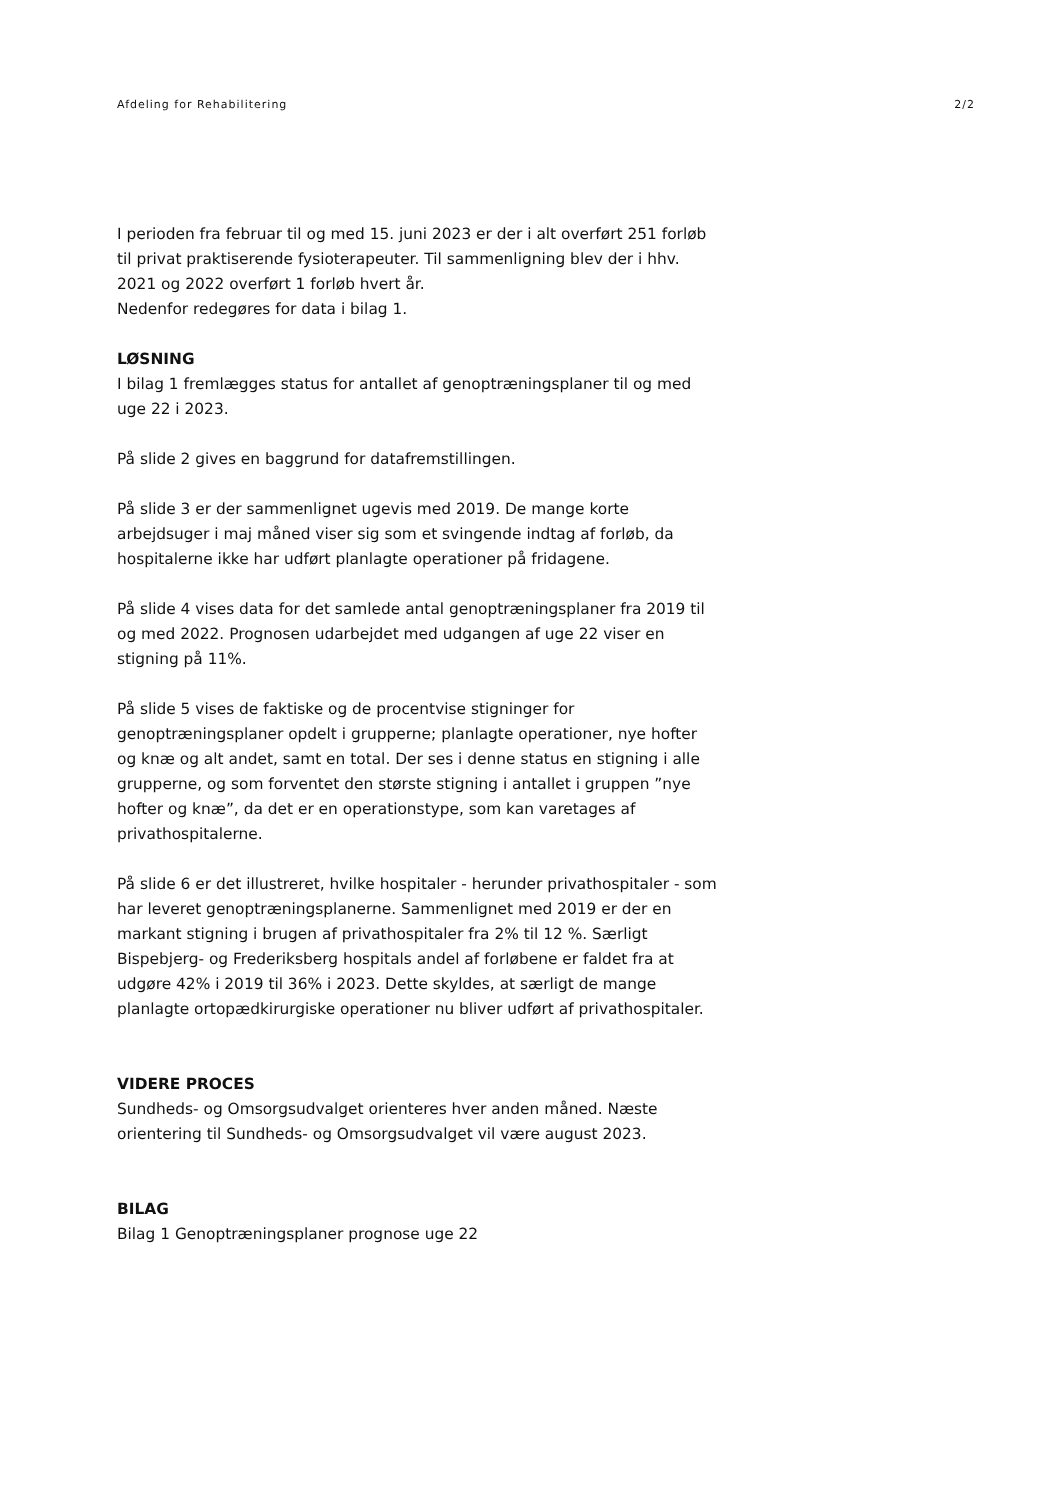Afdeling for Rehabilitering 2/2
I perioden fra februar til og med 15. juni 2023 er der i alt overført 251 forløb til privat praktiserende fysioterapeuter. Til sammenligning blev der i hhv. 2021 og 2022 overført 1 forløb hvert år.
Nedenfor redegøres for data i bilag 1.
LØSNING
I bilag 1 fremlægges status for antallet af genoptræningsplaner til og med uge 22 i 2023.
På slide 2 gives en baggrund for datafremstillingen.
På slide 3 er der sammenlignet ugevis med 2019. De mange korte arbejdsuger i maj måned viser sig som et svingende indtag af forløb, da hospitalerne ikke har udført planlagte operationer på fridagene.
På slide 4 vises data for det samlede antal genoptræningsplaner fra 2019 til og med 2022. Prognosen udarbejdet med udgangen af uge 22 viser en stigning på 11%.
På slide 5 vises de faktiske og de procentvise stigninger for genoptræningsplaner opdelt i grupperne; planlagte operationer, nye hofter og knæ og alt andet, samt en total. Der ses i denne status en stigning i alle grupperne, og som forventet den største stigning i antallet i gruppen ”nye hofter og knæ”, da det er en operationstype, som kan varetages af privathospitalerne.
På slide 6 er det illustreret, hvilke hospitaler - herunder privathospitaler - som har leveret genoptræningsplanerne. Sammenlignet med 2019 er der en markant stigning i brugen af privathospitaler fra 2% til 12 %. Særligt Bispebjerg- og Frederiksberg hospitals andel af forløbene er faldet fra at udgøre 42% i 2019 til 36% i 2023. Dette skyldes, at særligt de mange planlagte ortopædkirurgiske operationer nu bliver udført af privathospitaler.
VIDERE PROCES
Sundheds- og Omsorgsudvalget orienteres hver anden måned. Næste orientering til Sundheds- og Omsorgsudvalget vil være august 2023.
BILAG
Bilag 1 Genoptræningsplaner prognose uge 22